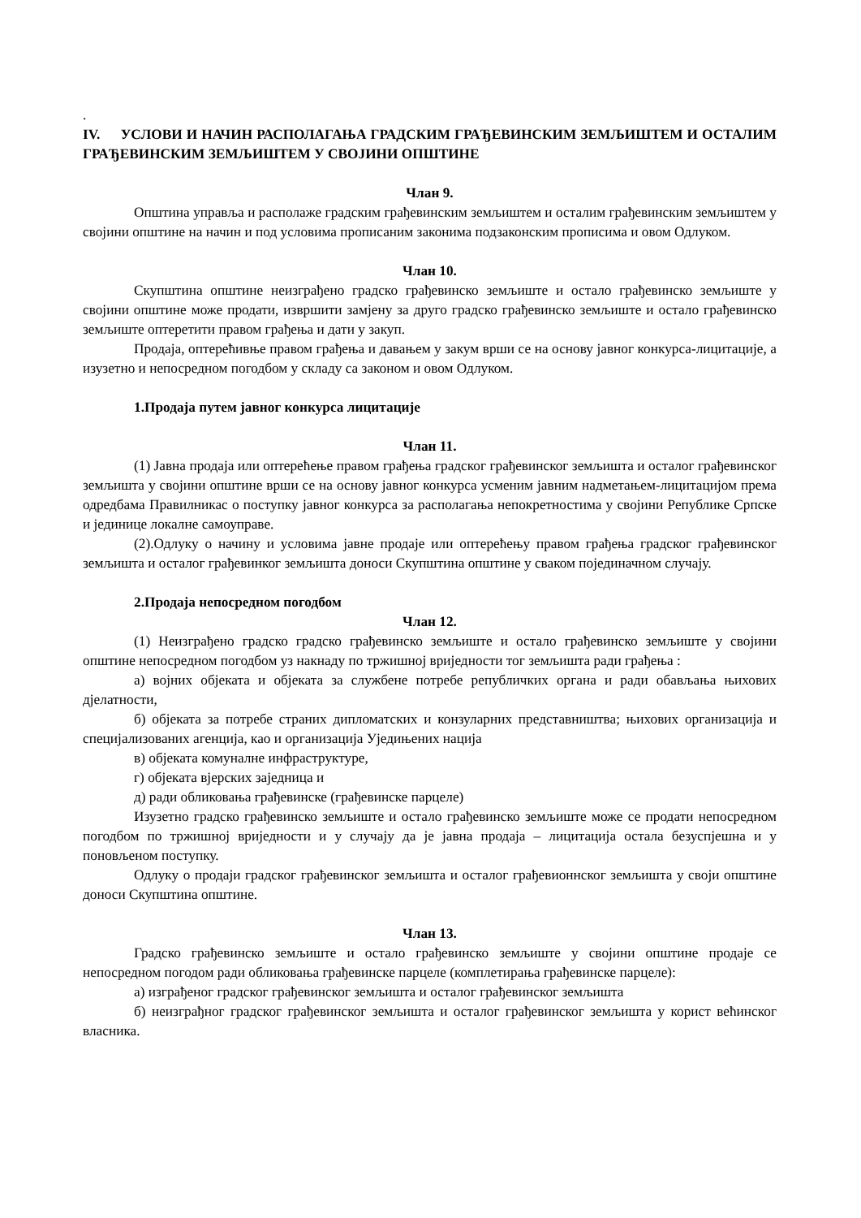.
IV. УСЛОВИ И НАЧИН РАСПОЛАГАЊА ГРАДСКИМ ГРАЂЕВИНСКИМ ЗЕМЉИШТЕМ И ОСТАЛИМ ГРАЂЕВИНСКИМ ЗЕМЉИШТЕМ У СВОЈИНИ ОПШТИНЕ
Члан 9.
Општина управља и располаже градским грађевинским земљиштем и осталим грађевинским земљиштем у својини општине на начин и под условима прописаним законима подзаконским прописима и овом Одлуком.
Члан 10.
Скупштина општине неизграђено градско грађевинско земљиште и остало грађевинско земљиште у својини општине може продати, извршити замјену за друго градско грађевинско земљиште и остало грађевинско земљиште оптеретити правом грађења и дати у закуп.
Продаја, оптерећивње правом грађења и давањем у закум врши се на основу јавног конкурса-лицитације, а изузетно и непосредном погодбом у складу са законом и овом Одлуком.
1.Продаја путем јавног конкурса лицитације
Члан 11.
(1) Јавна продаја или оптерећење правом грађења градског грађевинског земљишта и осталог грађевинског земљишта у својини општине врши се на основу јавног конкурса усменим јавним надметањем-лицитацијом према одредбама Правилникас о поступку јавног конкурса за располагања непокретностима у својини Републике Српске и јединице локалне самоуправе.
(2).Одлуку о начину и условима јавне продаје или оптерећењу правом грађења градског грађевинског земљишта и осталог грађевинког земљишта доноси Скупштина општине у сваком појединачном случају.
2.Продаја непосредном погодбом
Члан 12.
(1) Неизграђено градско градско грађевинско земљиште и остало грађевинско земљиште у својини општине непосредном погодбом уз накнаду по тржишној вриједности тог земљишта ради грађења :
а) војних објеката и објеката за службене потребе републичких органа и ради обављања њихових дјелатности,
б) објеката за потребе страних дипломатских и конзуларних представништва; њихових организација и специјализованих агенција, као и организација Уједињених нација
в) објеката комуналне инфраструктуре,
г) објеката вјерских заједница и
д) ради обликовања грађевинске (грађевинске парцеле)
Изузетно градско грађевинско земљиште и остало грађевинско земљиште може се продати непосредном погодбом по тржишној вриједности и у случају да је јавна продаја – лицитација остала безуспјешна и у поновљеном поступку.
Одлуку о продаји градског грађевинског земљишта и осталог грађевионнског земљишта у своји општине доноси Скупштина општине.
Члан 13.
Градско грађевинско земљиште и остало грађевинско земљиште у својини општине продаје се непосредном погодом ради обликовања грађевинске парцеле (комплетирања грађевинске парцеле):
а) изграђеног градског грађевинског земљишта и осталог грађевинског земљишта
б) неизграђног градског грађевинског земљишта и осталог грађевинског земљишта у корист већинског власника.